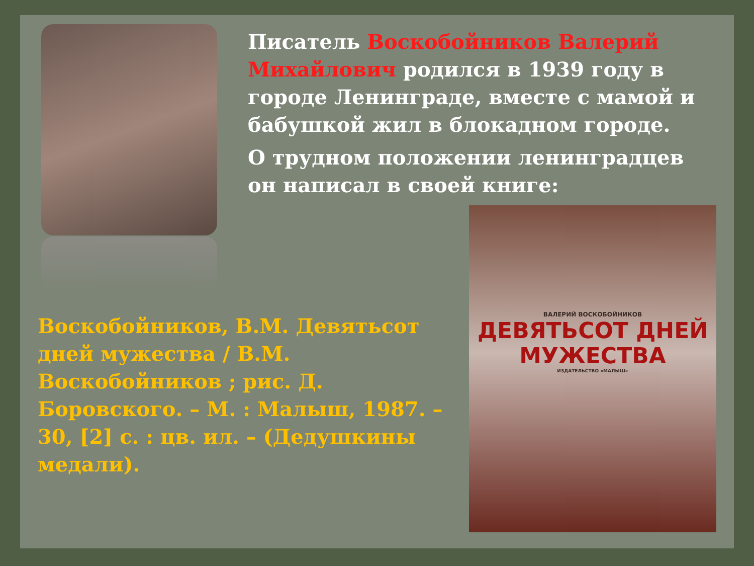Писатель Воскобойников Валерий Михайлович родился в 1939 году в городе Ленинграде, вместе с мамой и бабушкой жил в блокадном городе.
О трудном положении ленинградцев он написал в своей книге:
Воскобойников, В.М. Девятьсот дней мужества / В.М. Воскобойников ; рис. Д. Боровского. – М. : Малыш, 1987. – 30, [2] с. : цв. ил. – (Дедушкины медали).
ВАЛЕРИЙ ВОСКОБОЙНИКОВ
ДЕВЯТЬСОТ ДНЕЙ
МУЖЕСТВА
ИЗДАТЕЛЬСТВО «МАЛЫШ»